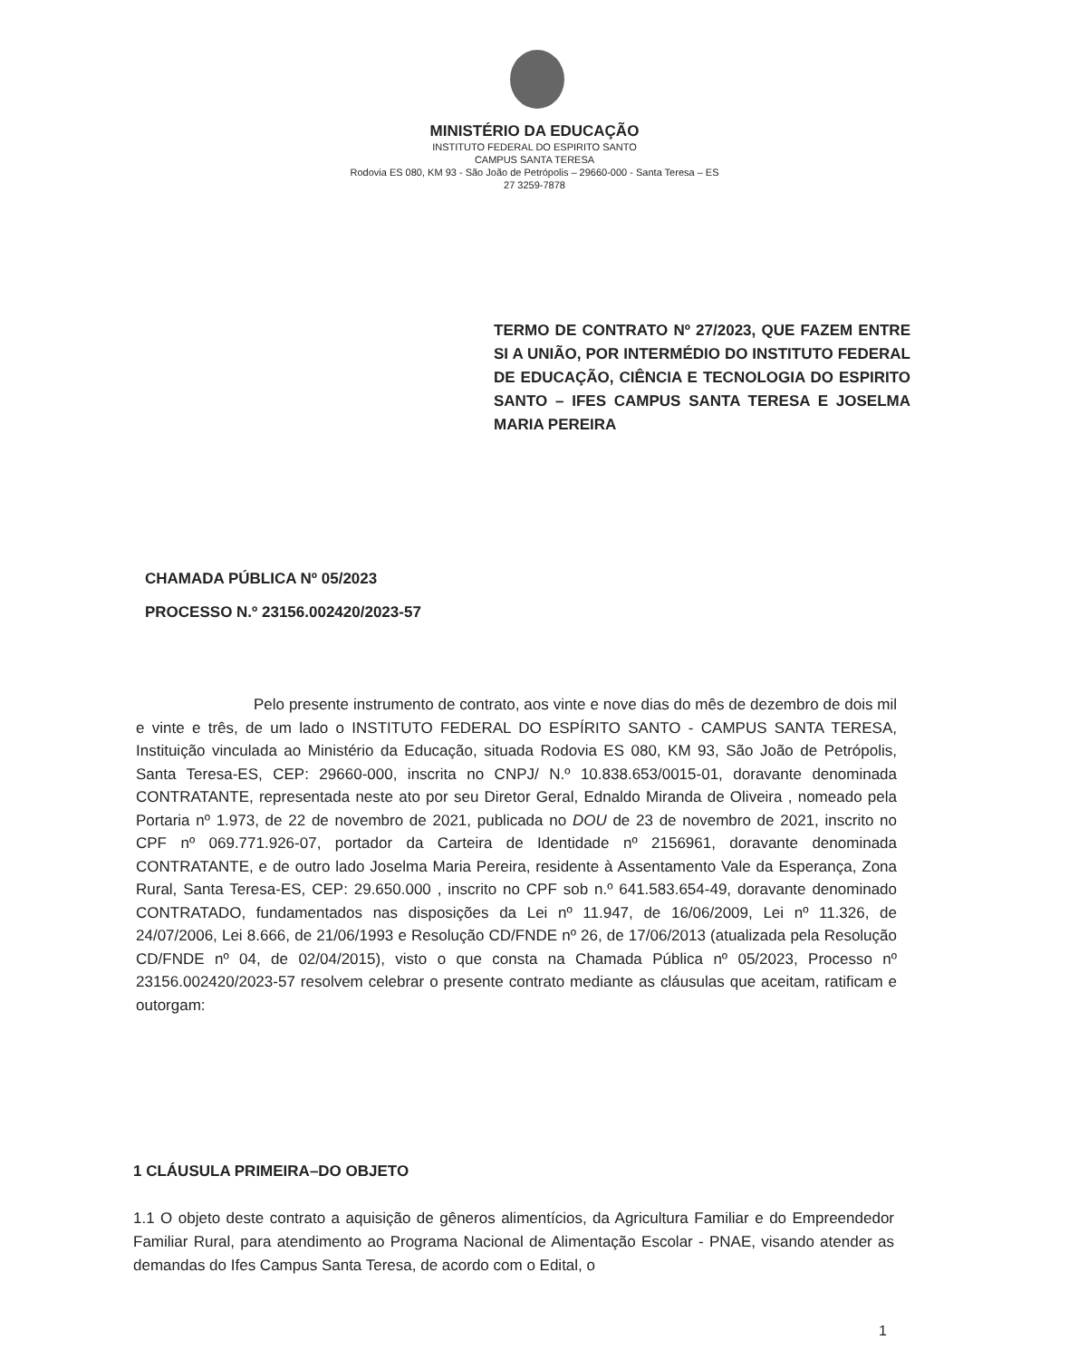MINISTÉRIO DA EDUCAÇÃO
INSTITUTO FEDERAL DO ESPIRITO SANTO
CAMPUS SANTA TERESA
Rodovia ES 080, KM 93 - São João de Petrópolis – 29660-000 - Santa Teresa – ES
27 3259-7878
TERMO DE CONTRATO Nº 27/2023, QUE FAZEM ENTRE SI A UNIÃO, POR INTERMÉDIO DO INSTITUTO FEDERAL DE EDUCAÇÃO, CIÊNCIA E TECNOLOGIA DO ESPIRITO SANTO – IFES CAMPUS SANTA TERESA E JOSELMA MARIA PEREIRA
CHAMADA PÚBLICA Nº 05/2023
PROCESSO N.º 23156.002420/2023-57
Pelo presente instrumento de contrato, aos vinte e nove dias do mês de dezembro de dois mil e vinte e três, de um lado o INSTITUTO FEDERAL DO ESPÍRITO SANTO - CAMPUS SANTA TERESA, Instituição vinculada ao Ministério da Educação, situada Rodovia ES 080, KM 93, São João de Petrópolis, Santa Teresa-ES, CEP: 29660-000, inscrita no CNPJ/ N.º 10.838.653/0015-01, doravante denominada CONTRATANTE, representada neste ato por seu Diretor Geral, Ednaldo Miranda de Oliveira , nomeado pela Portaria nº 1.973, de 22 de novembro de 2021, publicada no DOU de 23 de novembro de 2021, inscrito no CPF nº 069.771.926-07, portador da Carteira de Identidade nº 2156961, doravante denominada CONTRATANTE, e de outro lado Joselma Maria Pereira, residente à Assentamento Vale da Esperança, Zona Rural, Santa Teresa-ES, CEP: 29.650.000 , inscrito no CPF sob n.º 641.583.654-49, doravante denominado CONTRATADO, fundamentados nas disposições da Lei nº 11.947, de 16/06/2009, Lei nº 11.326, de 24/07/2006, Lei 8.666, de 21/06/1993 e Resolução CD/FNDE nº 26, de 17/06/2013 (atualizada pela Resolução CD/FNDE nº 04, de 02/04/2015), visto o que consta na Chamada Pública nº 05/2023, Processo nº 23156.002420/2023-57 resolvem celebrar o presente contrato mediante as cláusulas que aceitam, ratificam e outorgam:
1 CLÁUSULA PRIMEIRA–DO OBJETO
1.1 O objeto deste contrato a aquisição de gêneros alimentícios, da Agricultura Familiar e do Empreendedor Familiar Rural, para atendimento ao Programa Nacional de Alimentação Escolar - PNAE, visando atender as demandas do Ifes Campus Santa Teresa, de acordo com o Edital, o
1